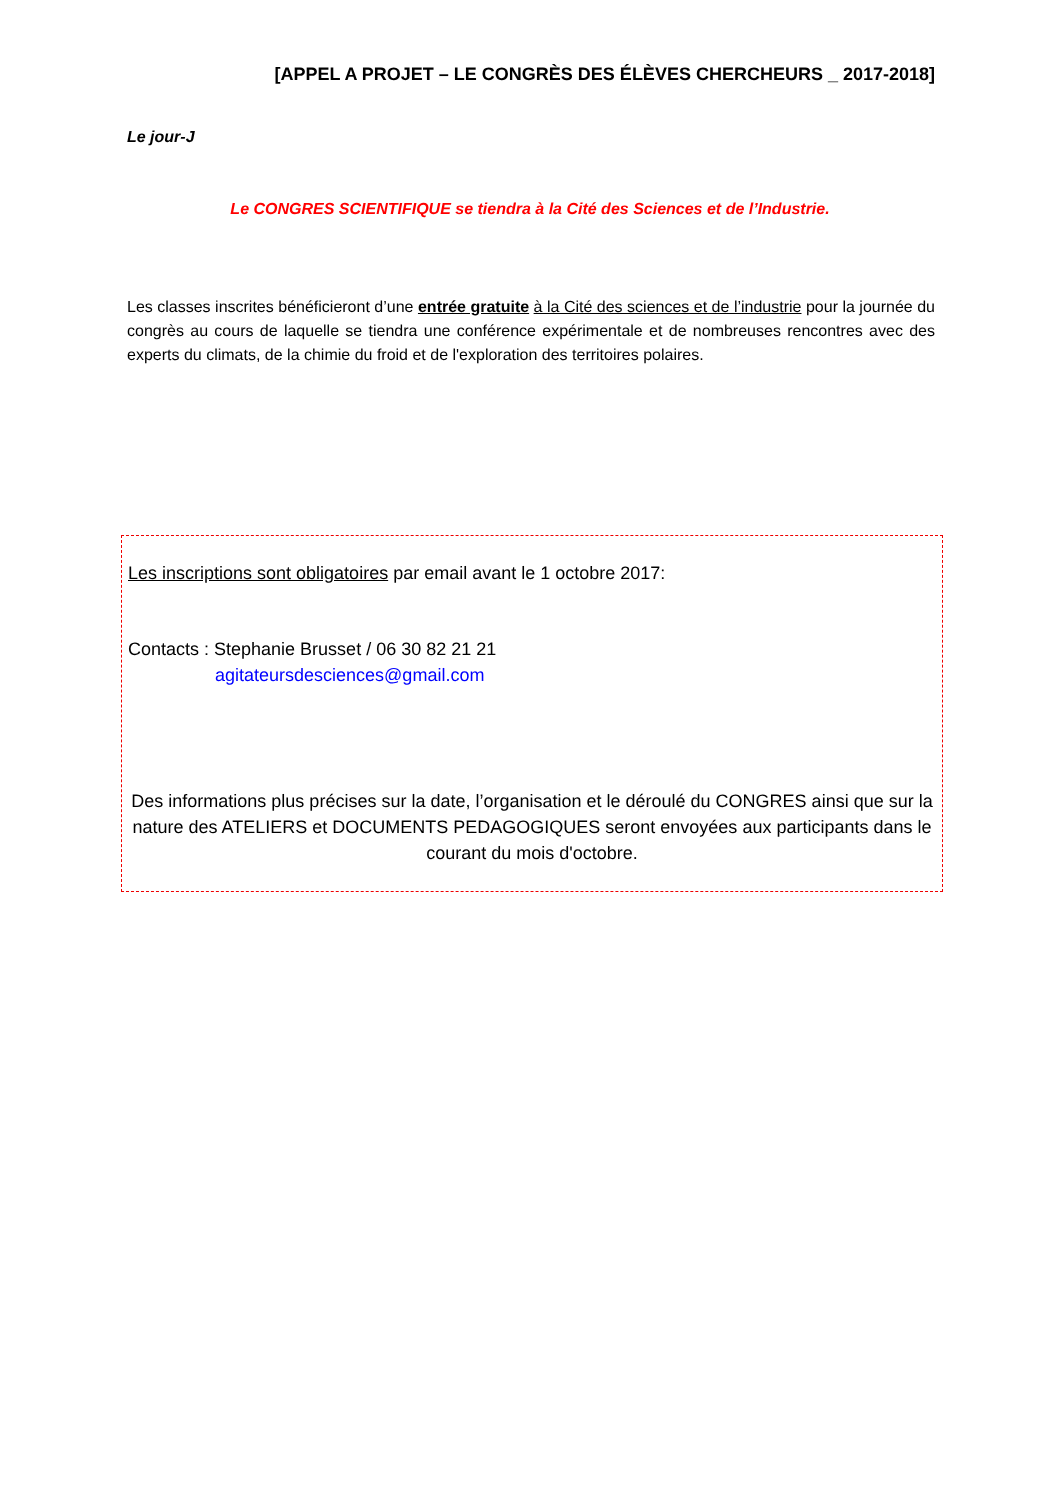[APPEL A PROJET – LE CONGRÈS DES ÉLÈVES CHERCHEURS _ 2017-2018]
Le jour-J
Le CONGRES SCIENTIFIQUE se tiendra à la Cité des Sciences et de l’Industrie.
Les classes inscrites bénéficieront d’une entrée gratuite à la Cité des sciences et de l’industrie pour la journée du congrès au cours de laquelle se tiendra une conférence expérimentale et de nombreuses rencontres avec des experts du climats, de la chimie du froid et de l'exploration des territoires polaires.
Les inscriptions sont obligatoires par email avant le 1 octobre 2017:
Contacts : Stephanie Brusset / 06 30 82 21 21
agitateursdesciences@gmail.com
Des informations plus précises sur la date, l’organisation et le déroulé du CONGRES ainsi que sur la nature des ATELIERS et DOCUMENTS PEDAGOGIQUES seront envoyées aux participants dans le courant du mois d'octobre.